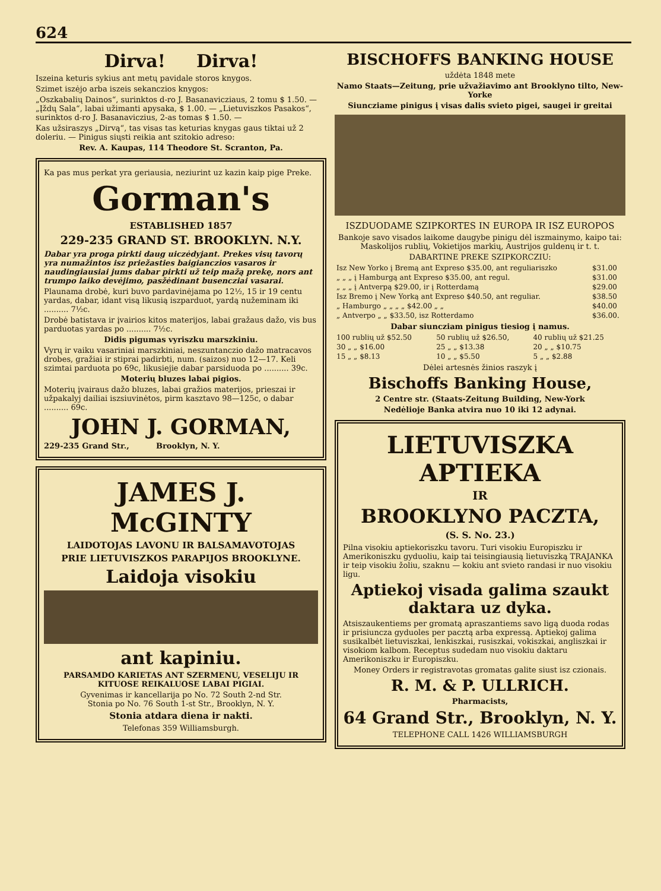624
Dirva! Dirva!
Iszeina keturis sykius ant metų pavidale storos knygos.
Szimet iszėjo arba iszeis sekanczios knygos:
„Oszkabalių Dainos“, surinktos d-ro J. Basanavicziaus, 2 tomu $ 1.50. — „Įždų Sala“, labai užimanti apysaka, $ 1.00. — „Lietuviszkos Pasakos“, surinktos d-ro J. Basanaviczius, 2-as tomas $ 1.50. —
Kas užsiraszys „Dirvą“, tas visas tas keturias knygas gaus tiktai už 2 doleriu. — Pinigus siųsti reikia ant szitokio adreso:
Rev. A. Kaupas, 114 Theodore St. Scranton, Pa.
Ka pas mus perkat yra geriausia, neziurint uz kazin kaip pige Preke.
Gorman's
ESTABLISHED 1857
229-235 GRAND ST. BROOKLYN. N.Y.
Dabar yra proga pirkti daug uiczėdyjant. Prekes visų tavorų yra numažintos isz priežasties baigianczios vasaros ir naudingiausiai jums dabar pirkti už teip mažą prekę, nors ant trumpo laiko devėjimo, pasžėdinant busenczіai vasarai.
Plaunama drobė, kuri buvo pardavinėjama po 12½, 15 ir 19 centu yardas, dabar, idant visą likusią iszparduot, yardą nužeminam iki .......... 7½c.
Drobė batistava ir įvairios kitos materijos, labai gražaus dažo, vis bus parduotas yardas po .......... 7½c.
Didis pigumas vyriszku marszkiniu.
Vyrų ir vaiku vasariniai marszkiniai, neszuntanczio dažo matracavos drobes, gražiai ir stiprai padirbti, num. (saizos) nuo 12—17. Keli szimtai parduota po 69c, likusiejie dabar parsiduoda po .......... 39c.
Moterių bluzes labai pigios.
Moterių įvairaus dažo bluzes, labai gražios materijos, prieszai ir užpakalyj dailiai iszsiuvinėtos, pirm kasztavo 98—125c, o dabar .......... 69c.
JOHN J. GORMAN,
229-235 Grand Str., Brooklyn, N. Y.
JAMES J. McGINTY
LAIDOTOJAS LAVONU IR BALSAMAVOTOJAS
PRIE LIETUVISZKOS PARAPIJOS BROOKLYNE.
Laidoja visokiu
ant kapiniu.
PARSAMDO KARIETAS ANT SZERMENU, VESELIJU IR KITUOSE REIKALUOSE LABAI PIGIAI.
Gyvenimas ir kancellarija po No. 72 South 2-nd Str.
Stonia po No. 76 South 1-st Str., Brooklyn, N. Y.
Stonia atdara diena ir nakti.
Telefonas 359 Williamsburgh.
BISCHOFFS BANKING HOUSE
uždėta 1848 mete
Namo Staats—Zeitung, prie užvažiavimo ant Brooklyno tilto, New-Yorke
Siunczіame pinigus į visas dalis svieto pigei, saugei ir greitai
ISZDUODAME SZIPKORTES IN EUROPA IR ISZ EUROPOS
Bankoje savo visados laikome daugybe pinigu dėl iszmainymo, kaipo tai: Maskolijos rublių, Vokietijos markių, Austrijos guldenų ir t. t.
DABARTINE PREKE SZIPKORCZIU:
| Isz New Yorko į Bremą ant Expreso $35.00, ant reguliariszko | $31.00 |
| „ „ „ į Hamburgą ant Expreso $35.00, ant regul. | $31.00 |
| „ „ „ į Antverpą $29.00, ir į Rotterdamą | $29.00 |
| Isz Bremo į New Yorką ant Expreso $40.50, ant reguliar. | $38.50 |
| „ Hamburgo „ „ „ „ $42.00 „ „ | $40.00 |
| „ Antverpo „ „ $33.50, isz Rotterdamo | $36.00. |
Dabar siuncziam pinigus tiesiog į namus.
| 100 rublių už $52.50 | 50 rublių už $26.50, | 40 rublių už $21.25 |
| 30 „ „ $16.00 | 25 „ „ $13.38 | 20 „ „ $10.75 |
| 15 „ „ $8.13 | 10 „ „ $5.50 | 5 „ „ $2.88 |
Dėlei artesnės žinios raszyk į
Bischoffs Banking House,
2 Centre str. (Staats-Zeitung Building, New-York
Nedėlioje Banka atvira nuo 10 iki 12 adynai.
LIETUVISZKA APTIEKA
IR
BROOKLYNO PACZTA,
(S. S. No. 23.)
Pilna visokiu aptiekoriszku tavoru. Turi visokiu Europiszku ir Amerikoniszku gyduoliu, kaip tai teisingiausią lietuviszką TRAJANKA ir teip visokiu žoliu, szaknu — kokiu ant svieto randasi ir nuo visokiu ligu.
Aptiekoj visada galima szaukt daktara uz dyka.
Atsiszaukentiems per gromatą apraszantiems savo ligą duoda rodas ir prisiuncza gyduoles per pacztą arba expressą. Aptiekoj galima susikalbėt lietuviszkai, lenkiszkai, rusiszkai, vokiszkai, angliszkai ir visokiom kalbom. Receptus sudedam nuo visokiu daktaru Amerikoniszku ir Europiszku.
Money Orders ir registravotas gromatas galite siust isz czionais.
R. M. & P. ULLRICH.
Pharmacists,
64 Grand Str., Brooklyn, N. Y.
TELEPHONE CALL 1426 WILLIAMSBURGH